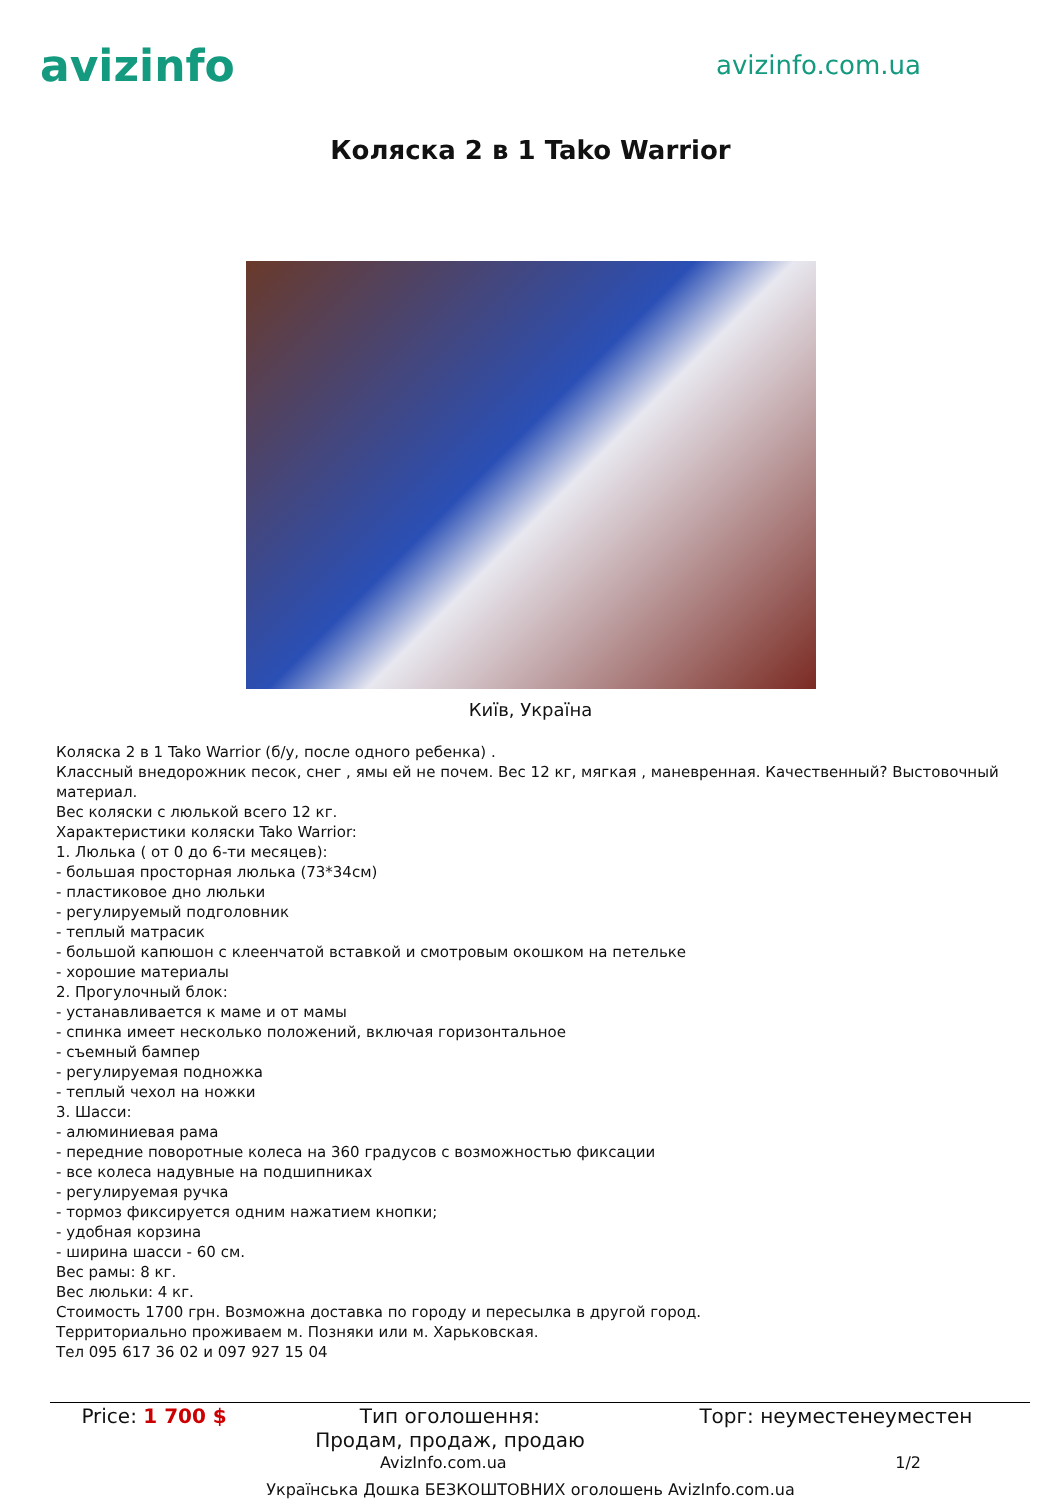avizinfo
avizinfo.com.ua
Коляска 2 в 1 Tako Warrior
Київ, Україна
Коляска 2 в 1 Tako Warrior (б/у, после одного ребенка) .
Классный внедорожник песок, снег , ямы ей не почем. Вес 12 кг, мягкая , маневренная. Качественный? Выстовочный материал.
Вес коляски с люлькой всего 12 кг.
Характеристики коляски Tako Warrior:
1. Люлька ( от 0 до 6-ти месяцев):
- большая просторная люлька (73*34см)
- пластиковое дно люльки
- регулируемый подголовник
- теплый матрасик
- большой капюшон с клеенчатой вставкой и смотровым окошком на петельке
- хорошие материалы
2. Прогулочный блок:
- устанавливается к маме и от мамы
- спинка имеет несколько положений, включая горизонтальное
- съемный бампер
- регулируемая подножка
- теплый чехол на ножки
3. Шасси:
- алюминиевая рама
- передние поворотные колеса на 360 градусов с возможностью фиксации
- все колеса надувные на подшипниках
- регулируемая ручка
- тормоз фиксируется одним нажатием кнопки;
- удобная корзина
- ширина шасси - 60 см.
Вес рамы: 8 кг.
Вес люльки: 4 кг.
Стоимость 1700 грн. Возможна доставка по городу и пересылка в другой город.
Территориально проживаем м. Позняки или м. Харьковская.
Тел 095 617 36 02 и 097 927 15 04
| Price: 1 700 $ | Тип оголошення: Продам, продаж, продаю | Торг: неуместенеуместен |
AvizInfo.com.ua 1/2
Українська Дошка БЕЗКОШТОВНИХ оголошень AvizInfo.com.ua